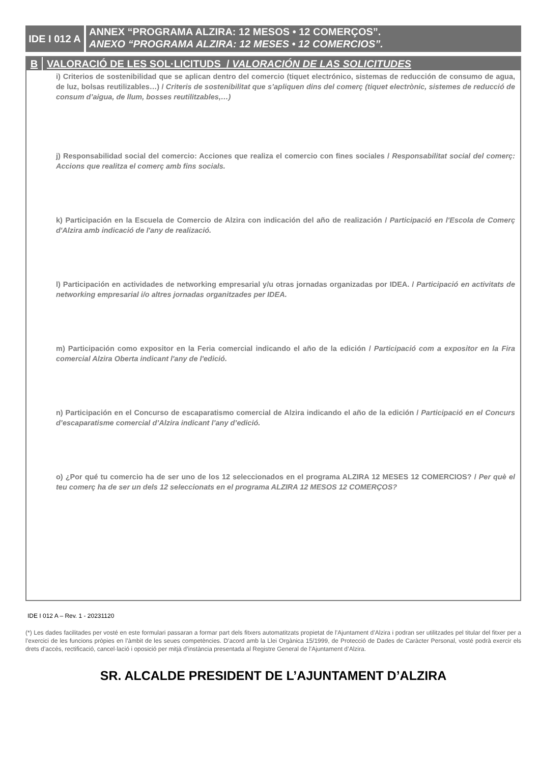IDE I 012 A
ANNEX “PROGRAMA ALZIRA: 12 MESOS • 12 COMERÇOS”.
ANEXO “PROGRAMA ALZIRA: 12 MESES • 12 COMERCIOS”.
B VALORACIÓ DE LES SOL·LICITUDS / VALORACIÓN DE LAS SOLICITUDES
i) Criterios de sostenibilidad que se aplican dentro del comercio (tiquet electrónico, sistemas de reducción de consumo de agua, de luz, bolsas reutilizables…) / Criteris de sostenibilitat que s’apliquen dins del comerç (tiquet electrònic, sistemes de reducció de consum d’aigua, de llum, bosses reutilitzables,…)
j) Responsabilidad social del comercio: Acciones que realiza el comercio con fines sociales / Responsabilitat social del comerç: Accions que realitza el comerç amb fins socials.
k) Participación en la Escuela de Comercio de Alzira con indicación del año de realización / Participació en l'Escola de Comerç d'Alzira amb indicació de l'any de realizació.
l) Participación en actividades de networking empresarial y/u otras jornadas organizadas por IDEA. / Participació en activitats de networking empresarial i/o altres jornadas organitzades per IDEA.
m) Participación como expositor en la Feria comercial indicando el año de la edición / Participació com a expositor en la Fira comercial Alzira Oberta indicant l'any de l'edició.
n) Participación en el Concurso de escaparatismo comercial de Alzira indicando el año de la edición / Participació en el Concurs d’escaparatisme comercial d’Alzira indicant l’any d’edició.
o) ¿Por qué tu comercio ha de ser uno de los 12 seleccionados en el programa ALZIRA 12 MESES 12 COMERCIOS? / Per què el teu comerç ha de ser un dels 12 seleccionats en el programa ALZIRA 12 MESOS 12 COMERÇOS?
IDE I 012 A – Rev. 1 - 20231120
(*) Les dades facilitades per vosté en este formulari passaran a formar part dels fitxers automatitzats propietat de l’Ajuntament d’Alzira i podran ser utilitzades pel titular del fitxer per a l’exercici de les funcions pròpies en l’àmbit de les seues competències. D’acord amb la Llei Orgànica 15/1999, de Protecció de Dades de Caràcter Personal, vosté podrà exercir els drets d’accés, rectificació, cancel·lació i oposició per mitjà d’instància presentada al Registre General de l’Ajuntament d’Alzira.
SR. ALCALDE PRESIDENT DE L’AJUNTAMENT D’ALZIRA